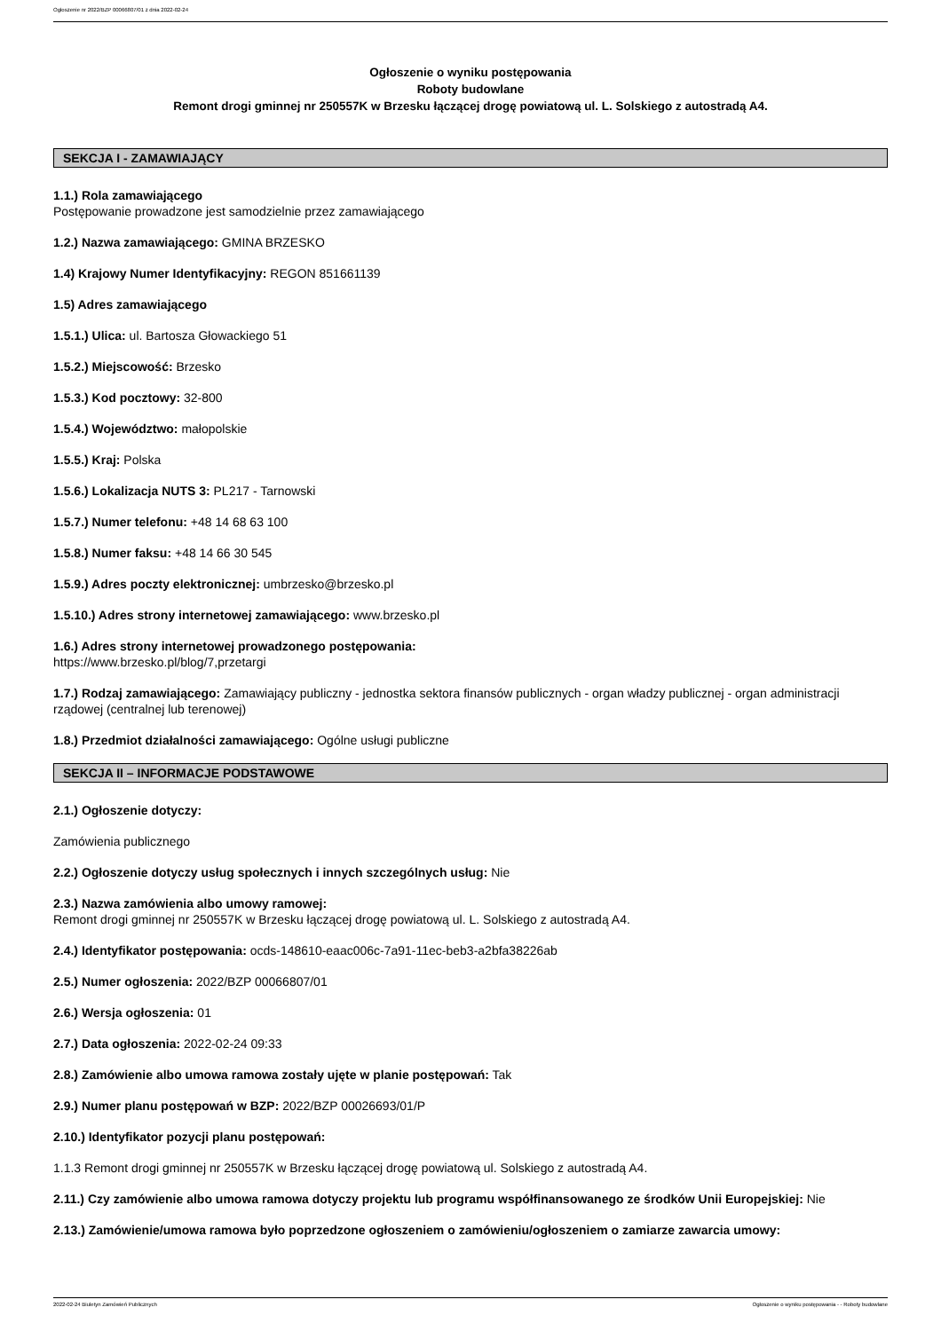Ogłoszenie nr 2022/BZP 00066807/01 z dnia 2022-02-24
Ogłoszenie o wyniku postępowania
Roboty budowlane
Remont drogi gminnej nr 250557K w Brzesku łączącej drogę powiatową ul. L. Solskiego z autostradą A4.
SEKCJA I - ZAMAWIAJĄCY
1.1.) Rola zamawiającego
Postępowanie prowadzone jest samodzielnie przez zamawiającego
1.2.) Nazwa zamawiającego: GMINA BRZESKO
1.4) Krajowy Numer Identyfikacyjny: REGON 851661139
1.5) Adres zamawiającego
1.5.1.) Ulica: ul. Bartosza Głowackiego 51
1.5.2.) Miejscowość: Brzesko
1.5.3.) Kod pocztowy: 32-800
1.5.4.) Województwo: małopolskie
1.5.5.) Kraj: Polska
1.5.6.) Lokalizacja NUTS 3: PL217 - Tarnowski
1.5.7.) Numer telefonu: +48 14 68 63 100
1.5.8.) Numer faksu: +48 14 66 30 545
1.5.9.) Adres poczty elektronicznej: umbrzesko@brzesko.pl
1.5.10.) Adres strony internetowej zamawiającego: www.brzesko.pl
1.6.) Adres strony internetowej prowadzonego postępowania:
https://www.brzesko.pl/blog/7,przetargi
1.7.) Rodzaj zamawiającego: Zamawiający publiczny - jednostka sektora finansów publicznych - organ władzy publicznej - organ administracji rządowej (centralnej lub terenowej)
1.8.) Przedmiot działalności zamawiającego: Ogólne usługi publiczne
SEKCJA II – INFORMACJE PODSTAWOWE
2.1.) Ogłoszenie dotyczy:
Zamówienia publicznego
2.2.) Ogłoszenie dotyczy usług społecznych i innych szczególnych usług: Nie
2.3.) Nazwa zamówienia albo umowy ramowej:
Remont drogi gminnej nr 250557K w Brzesku łączącej drogę powiatową ul. L. Solskiego z autostradą A4.
2.4.) Identyfikator postępowania: ocds-148610-eaac006c-7a91-11ec-beb3-a2bfa38226ab
2.5.) Numer ogłoszenia: 2022/BZP 00066807/01
2.6.) Wersja ogłoszenia: 01
2.7.) Data ogłoszenia: 2022-02-24 09:33
2.8.) Zamówienie albo umowa ramowa zostały ujęte w planie postępowań: Tak
2.9.) Numer planu postępowań w BZP: 2022/BZP 00026693/01/P
2.10.) Identyfikator pozycji planu postępowań:
1.1.3 Remont drogi gminnej nr 250557K w Brzesku łączącej drogę powiatową ul. Solskiego z autostradą A4.
2.11.) Czy zamówienie albo umowa ramowa dotyczy projektu lub programu współfinansowanego ze środków Unii Europejskiej: Nie
2.13.) Zamówienie/umowa ramowa było poprzedzone ogłoszeniem o zamówieniu/ogłoszeniem o zamiarze zawarcia umowy:
2022-02-24 Biuletyn Zamówień Publicznych Ogłoszenie o wyniku postępowania - - Roboty budowlane